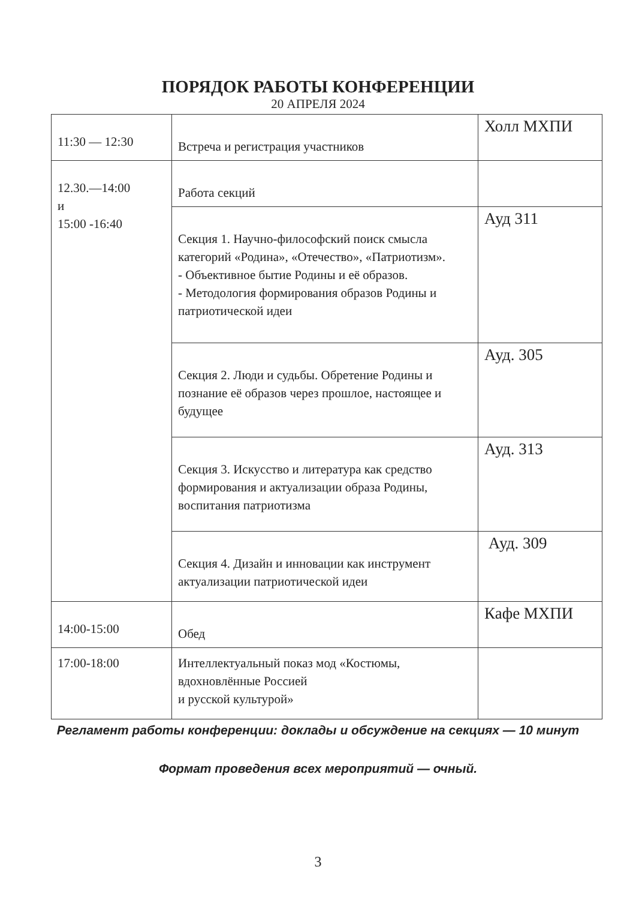ПОРЯДОК РАБОТЫ КОНФЕРЕНЦИИ
20 АПРЕЛЯ 2024
| 11:30 — 12:30 | Встреча и регистрация участников | Холл МХПИ |
| 12.30.—14:00 и 15:00 -16:40 | Работа секций | |
| | Секция 1. Научно-философский поиск смысла категорий «Родина», «Отечество», «Патриотизм». - Объективное бытие Родины и её образов. - Методология формирования образов Родины и патриотической идеи | Ауд 311 |
| | Секция 2. Люди и судьбы. Обретение Родины и познание её образов через прошлое, настоящее и будущее | Ауд. 305 |
| | Секция 3. Искусство и литература как средство формирования и актуализации образа Родины, воспитания патриотизма | Ауд. 313 |
| | Секция 4. Дизайн и инновации как инструмент актуализации патриотической идеи | Ауд. 309 |
| 14:00-15:00 | Обед | Кафе МХПИ |
| 17:00-18:00 | Интеллектуальный показ мод «Костюмы, вдохновлённые Россией и русской культурой» | |
Регламент работы конференции: доклады и обсуждение на секциях — 10 минут
Формат проведения всех мероприятий — очный.
3